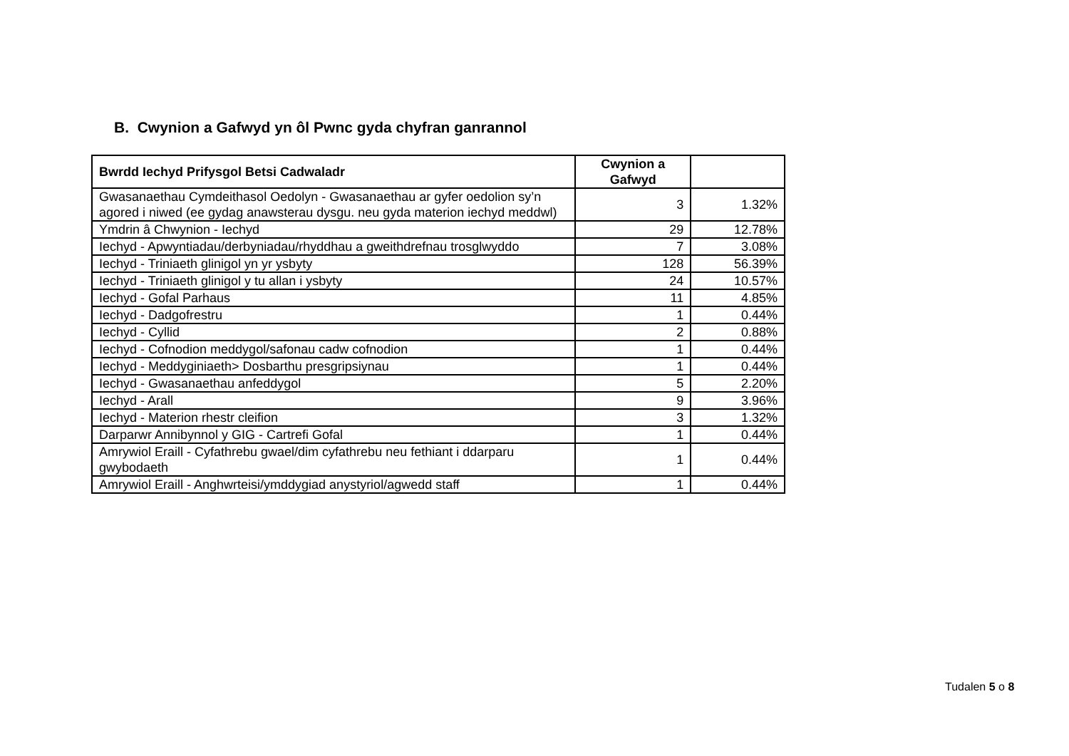B. Cwynion a Gafwyd yn ôl Pwnc gyda chyfran ganrannol
| Bwrdd Iechyd Prifysgol Betsi Cadwaladr | Cwynion a Gafwyd | |
| --- | --- | --- |
| Gwasanaethau Cymdeithasol Oedolyn - Gwasanaethau ar gyfer oedolion sy’n agored i niwed (ee gydag anawsterau dysgu. neu gyda materion iechyd meddwl) | 3 | 1.32% |
| Ymdrin â Chwynion - Iechyd | 29 | 12.78% |
| Iechyd - Apwyntiadau/derbyniadau/rhyddhau a gweithdrefnau trosglwyddo | 7 | 3.08% |
| Iechyd - Triniaeth glinigol yn yr ysbyty | 128 | 56.39% |
| Iechyd - Triniaeth glinigol y tu allan i ysbyty | 24 | 10.57% |
| Iechyd - Gofal Parhaus | 11 | 4.85% |
| Iechyd - Dadgofrestru | 1 | 0.44% |
| Iechyd - Cyllid | 2 | 0.88% |
| Iechyd - Cofnodion meddygol/safonau cadw cofnodion | 1 | 0.44% |
| Iechyd - Meddyginiaeth> Dosbarthu presgripsiynau | 1 | 0.44% |
| Iechyd - Gwasanaethau anfeddygol | 5 | 2.20% |
| Iechyd - Arall | 9 | 3.96% |
| Iechyd - Materion rhestr cleifion | 3 | 1.32% |
| Darparwr Annibynnol y GIG - Cartrefi Gofal | 1 | 0.44% |
| Amrywiol Eraill - Cyfathrebu gwael/dim cyfathrebu neu fethiant i ddarparu gwybodaeth | 1 | 0.44% |
| Amrywiol Eraill - Anghwrteisi/ymddygiad anystyriol/agwedd staff | 1 | 0.44% |
Tudalen 5 o 8